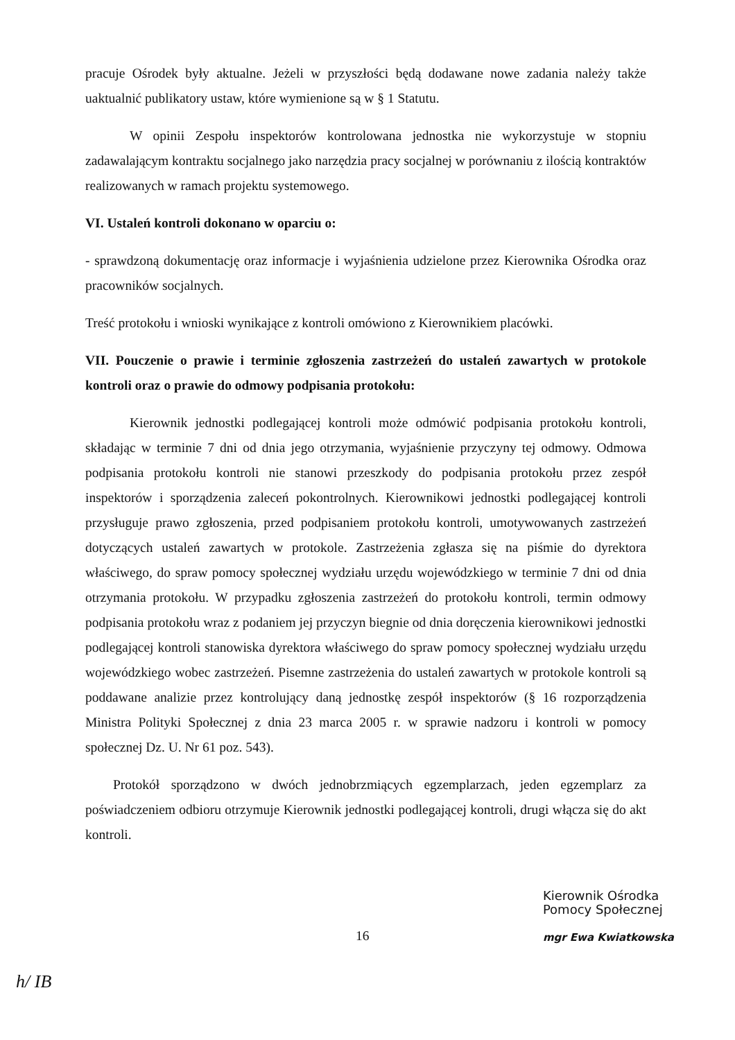pracuje Ośrodek były aktualne. Jeżeli w przyszłości będą dodawane nowe zadania należy także uaktualnić publikatory ustaw, które wymienione są w § 1 Statutu.
W opinii Zespołu inspektorów kontrolowana jednostka nie wykorzystuje w stopniu zadawalającym kontraktu socjalnego jako narzędzia pracy socjalnej w porównaniu z ilością kontraktów realizowanych w ramach projektu systemowego.
VI. Ustaleń kontroli dokonano w oparciu o:
- sprawdzoną dokumentację oraz informacje i wyjaśnienia udzielone przez Kierownika Ośrodka oraz pracowników socjalnych.
Treść protokołu i wnioski wynikające z kontroli omówiono z Kierownikiem placówki.
VII. Pouczenie o prawie i terminie zgłoszenia zastrzeżeń do ustaleń zawartych w protokole kontroli oraz o prawie do odmowy podpisania protokołu:
Kierownik jednostki podlegającej kontroli może odmówić podpisania protokołu kontroli, składając w terminie 7 dni od dnia jego otrzymania, wyjaśnienie przyczyny tej odmowy. Odmowa podpisania protokołu kontroli nie stanowi przeszkody do podpisania protokołu przez zespół inspektorów i sporządzenia zaleceń pokontrolnych. Kierownikowi jednostki podlegającej kontroli przysługuje prawo zgłoszenia, przed podpisaniem protokołu kontroli, umotywowanych zastrzeżeń dotyczących ustaleń zawartych w protokole. Zastrzeżenia zgłasza się na piśmie do dyrektora właściwego, do spraw pomocy społecznej wydziału urzędu wojewódzkiego w terminie 7 dni od dnia otrzymania protokołu. W przypadku zgłoszenia zastrzeżeń do protokołu kontroli, termin odmowy podpisania protokołu wraz z podaniem jej przyczyn biegnie od dnia doręczenia kierownikowi jednostki podlegającej kontroli stanowiska dyrektora właściwego do spraw pomocy społecznej wydziału urzędu wojewódzkiego wobec zastrzeżeń. Pisemne zastrzeżenia do ustaleń zawartych w protokole kontroli są poddawane analizie przez kontrolujący daną jednostkę zespół inspektorów (§ 16 rozporządzenia Ministra Polityki Społecznej z dnia 23 marca 2005 r. w sprawie nadzoru i kontroli w pomocy społecznej Dz. U. Nr 61 poz. 543).
Protokół sporządzono w dwóch jednobrzmiących egzemplarzach, jeden egzemplarz za poświadczeniem odbioru otrzymuje Kierownik jednostki podlegającej kontroli, drugi włącza się do akt kontroli.
16
Kierownik Ośrodka
Pomocy Społecznej
mgr Ewa Kwiatkowska
h/ IB